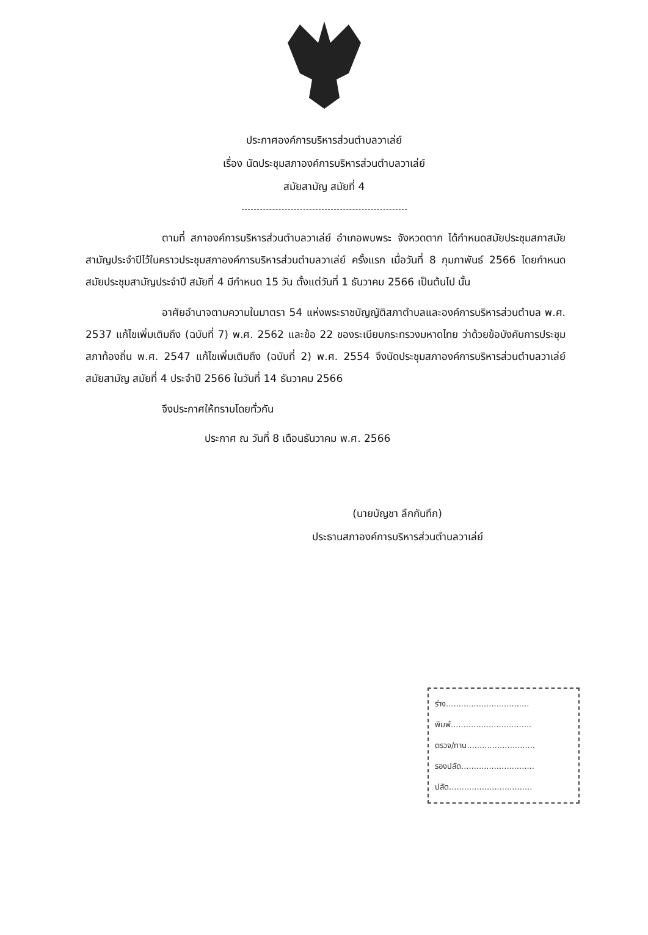ประกาศองค์การบริหารส่วนตำบลวาเล่ย์
เรื่อง นัดประชุมสภาองค์การบริหารส่วนตำบลวาเล่ย์
สมัยสามัญ สมัยที่ 4
ตามที่ สภาองค์การบริหารส่วนตำบลวาเล่ย์ อำเภอพบพระ จังหวดตาก ได้กำหนดสมัยประชุมสภาสมัยสามัญประจำปีไว้ในคราวประชุมสภาองค์การบริหารส่วนตำบลวาเล่ย์ ครั้งแรก เมื่อวันที่ 8 กุมภาพันธ์ 2566 โดยกำหนดสมัยประชุมสามัญประจำปี สมัยที่ 4 มีกำหนด 15 วัน ตั้งแต่วันที่ 1 ธันวาคม 2566 เป็นต้นไป นั้น
อาศัยอำนาจตามความในมาตรา 54 แห่งพระราชบัญญัติสภาตำบลและองค์การบริหารส่วนตำบล พ.ศ. 2537 แก้ไขเพิ่มเติมถึง (ฉบับที่ 7) พ.ศ. 2562 และข้อ 22 ของระเบียบกระทรวงมหาดไทย ว่าด้วยข้อบังคับการประชุมสภาท้องถิ่น พ.ศ. 2547 แก้ไขเพิ่มเติมถึง (ฉบับที่ 2) พ.ศ. 2554 จึงนัดประชุมสภาองค์การบริหารส่วนตำบลวาเล่ย์ สมัยสามัญ สมัยที่ 4 ประจำปี 2566 ในวันที่ 14 ธันวาคม 2566
จึงประกาศให้ทราบโดยทั่วกัน
ประกาศ ณ วันที่ 8 เดือนธันวาคม พ.ศ. 2566
(นายบัญชา ลึกกันทึก)
ประธานสภาองค์การบริหารส่วนตำบลวาเล่ย์
ร่าง.................................
พิมพ์................................
ตรวจ/ทาน...........................
รองปลัด.............................
ปลัด.................................